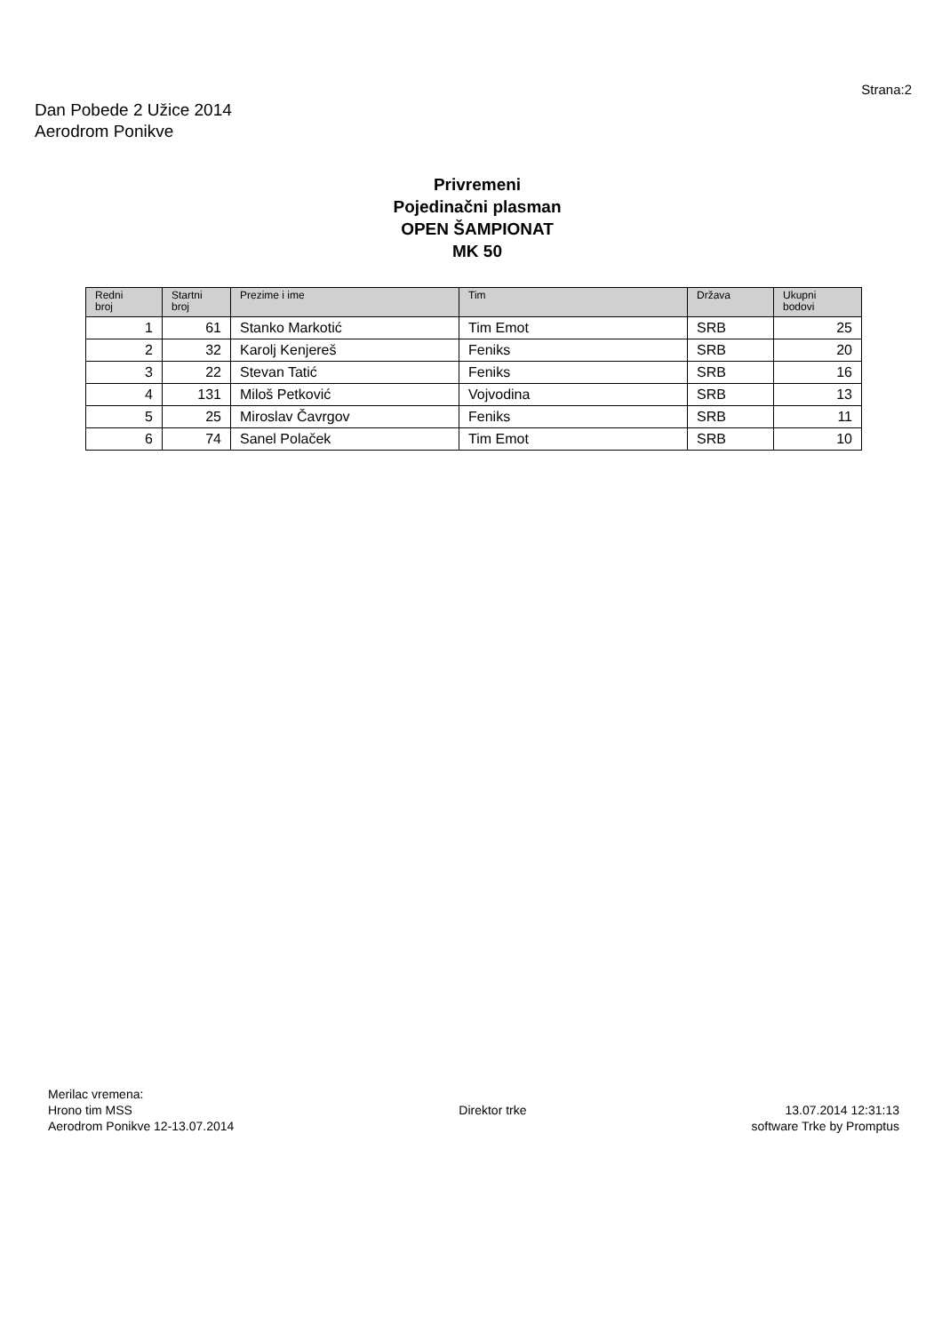Strana:2
Dan Pobede 2 Užice 2014
Aerodrom Ponikve
Privremeni
Pojedinačni plasman
OPEN ŠAMPIONAT
MK 50
| Redni broj | Startni broj | Prezime i ime | Tim | Država | Ukupni bodovi |
| --- | --- | --- | --- | --- | --- |
| 1 | 61 | Stanko Markotić | Tim Emot | SRB | 25 |
| 2 | 32 | Karolj Kenjereš | Feniks | SRB | 20 |
| 3 | 22 | Stevan Tatić | Feniks | SRB | 16 |
| 4 | 131 | Miloš Petković | Vojvodina | SRB | 13 |
| 5 | 25 | Miroslav Čavrgov | Feniks | SRB | 11 |
| 6 | 74 | Sanel Polaček | Tim Emot | SRB | 10 |
Merilac vremena:
Hrono tim MSS
Aerodrom Ponikve 12-13.07.2014
Direktor trke 13.07.2014 12:31:13
software Trke by Promptus